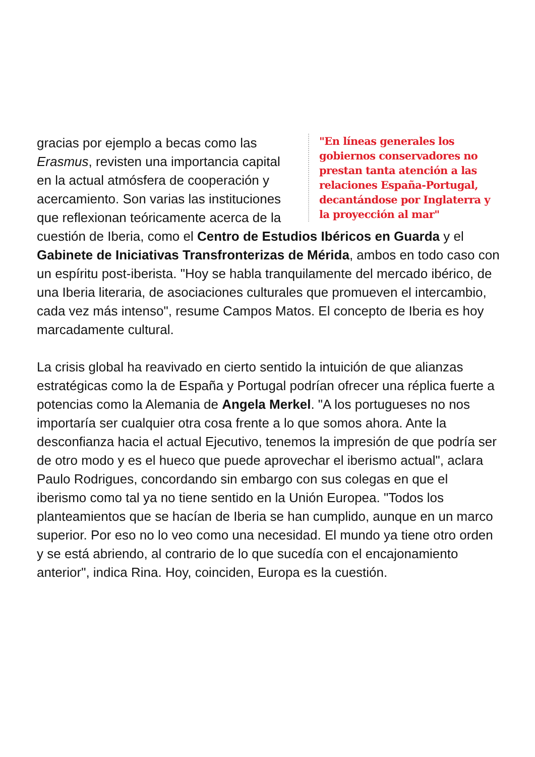"En líneas generales los gobiernos conservadores no prestan tanta atención a las relaciones España-Portugal, decantándose por Inglaterra y la proyección al mar"
gracias por ejemplo a becas como las Erasmus, revisten una importancia capital en la actual atmósfera de cooperación y acercamiento. Son varias las instituciones que reflexionan teóricamente acerca de la cuestión de Iberia, como el Centro de Estudios Ibéricos en Guarda y el Gabinete de Iniciativas Transfronterizas de Mérida, ambos en todo caso con un espíritu post-iberista. "Hoy se habla tranquilamente del mercado ibérico, de una Iberia literaria, de asociaciones culturales que promueven el intercambio, cada vez más intenso", resume Campos Matos. El concepto de Iberia es hoy marcadamente cultural.
La crisis global ha reavivado en cierto sentido la intuición de que alianzas estratégicas como la de España y Portugal podrían ofrecer una réplica fuerte a potencias como la Alemania de Angela Merkel. "A los portugueses no nos importaría ser cualquier otra cosa frente a lo que somos ahora. Ante la desconfianza hacia el actual Ejecutivo, tenemos la impresión de que podría ser de otro modo y es el hueco que puede aprovechar el iberismo actual", aclara Paulo Rodrigues, concordando sin embargo con sus colegas en que el iberismo como tal ya no tiene sentido en la Unión Europea. "Todos los planteamientos que se hacían de Iberia se han cumplido, aunque en un marco superior. Por eso no lo veo como una necesidad. El mundo ya tiene otro orden y se está abriendo, al contrario de lo que sucedía con el encajonamiento anterior", indica Rina. Hoy, coinciden, Europa es la cuestión.